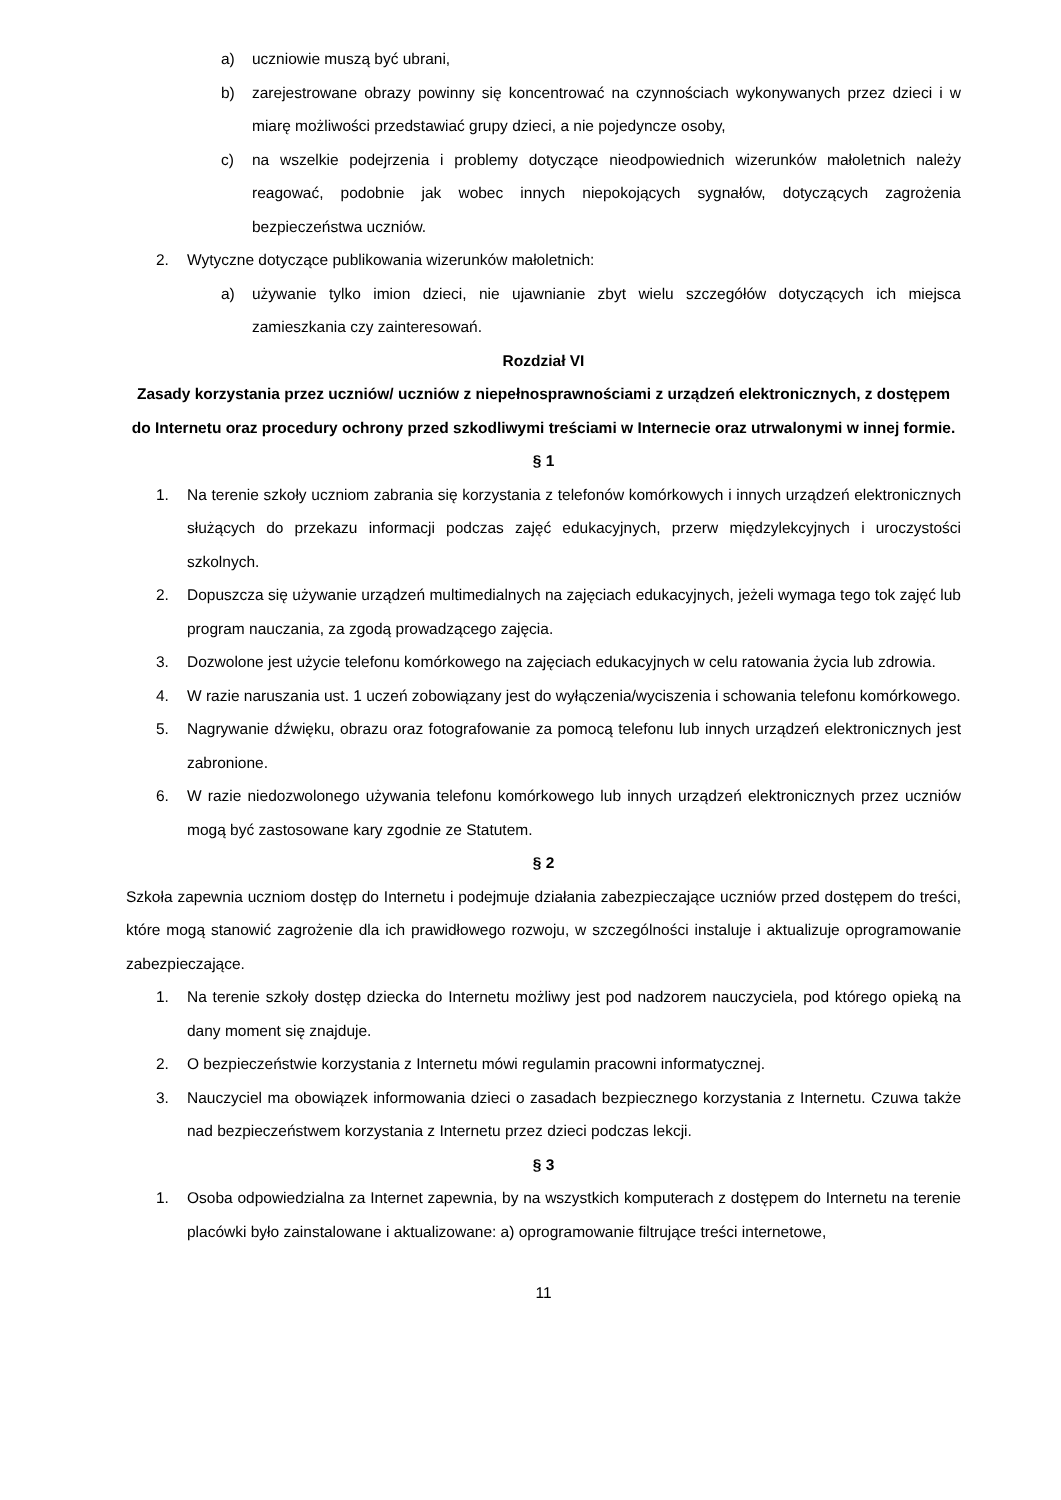a) uczniowie muszą być ubrani,
b) zarejestrowane obrazy powinny się koncentrować na czynnościach wykonywanych przez dzieci i w miarę możliwości przedstawiać grupy dzieci, a nie pojedyncze osoby,
c) na wszelkie podejrzenia i problemy dotyczące nieodpowiednich wizerunków małoletnich należy reagować, podobnie jak wobec innych niepokojących sygnałów, dotyczących zagrożenia bezpieczeństwa uczniów.
2. Wytyczne dotyczące publikowania wizerunków małoletnich:
a) używanie tylko imion dzieci, nie ujawnianie zbyt wielu szczegółów dotyczących ich miejsca zamieszkania czy zainteresowań.
Rozdział VI
Zasady korzystania przez uczniów/ uczniów z niepełnosprawnościami z urządzeń elektronicznych, z dostępem do Internetu oraz procedury ochrony przed szkodliwymi treściami w Internecie oraz utrwalonymi w innej formie.
§ 1
1. Na terenie szkoły uczniom zabrania się korzystania z telefonów komórkowych i innych urządzeń elektronicznych służących do przekazu informacji podczas zajęć edukacyjnych, przerw międzylekcyjnych i uroczystości szkolnych.
2. Dopuszcza się używanie urządzeń multimedialnych na zajęciach edukacyjnych, jeżeli wymaga tego tok zajęć lub program nauczania, za zgodą prowadzącego zajęcia.
3. Dozwolone jest użycie telefonu komórkowego na zajęciach edukacyjnych w celu ratowania życia lub zdrowia.
4. W razie naruszania ust. 1 uczeń zobowiązany jest do wyłączenia/wyciszenia i schowania telefonu komórkowego.
5. Nagrywanie dźwięku, obrazu oraz fotografowanie za pomocą telefonu lub innych urządzeń elektronicznych jest zabronione.
6. W razie niedozwolonego używania telefonu komórkowego lub innych urządzeń elektronicznych przez uczniów mogą być zastosowane kary zgodnie ze Statutem.
§ 2
Szkoła zapewnia uczniom dostęp do Internetu i podejmuje działania zabezpieczające uczniów przed dostępem do treści, które mogą stanowić zagrożenie dla ich prawidłowego rozwoju, w szczególności instaluje i aktualizuje oprogramowanie zabezpieczające.
1. Na terenie szkoły dostęp dziecka do Internetu możliwy jest pod nadzorem nauczyciela, pod którego opieką na dany moment się znajduje.
2. O bezpieczeństwie korzystania z Internetu mówi regulamin pracowni informatycznej.
3. Nauczyciel ma obowiązek informowania dzieci o zasadach bezpiecznego korzystania z Internetu. Czuwa także nad bezpieczeństwem korzystania z Internetu przez dzieci podczas lekcji.
§ 3
1. Osoba odpowiedzialna za Internet zapewnia, by na wszystkich komputerach z dostępem do Internetu na terenie placówki było zainstalowane i aktualizowane: a) oprogramowanie filtrujące treści internetowe,
11